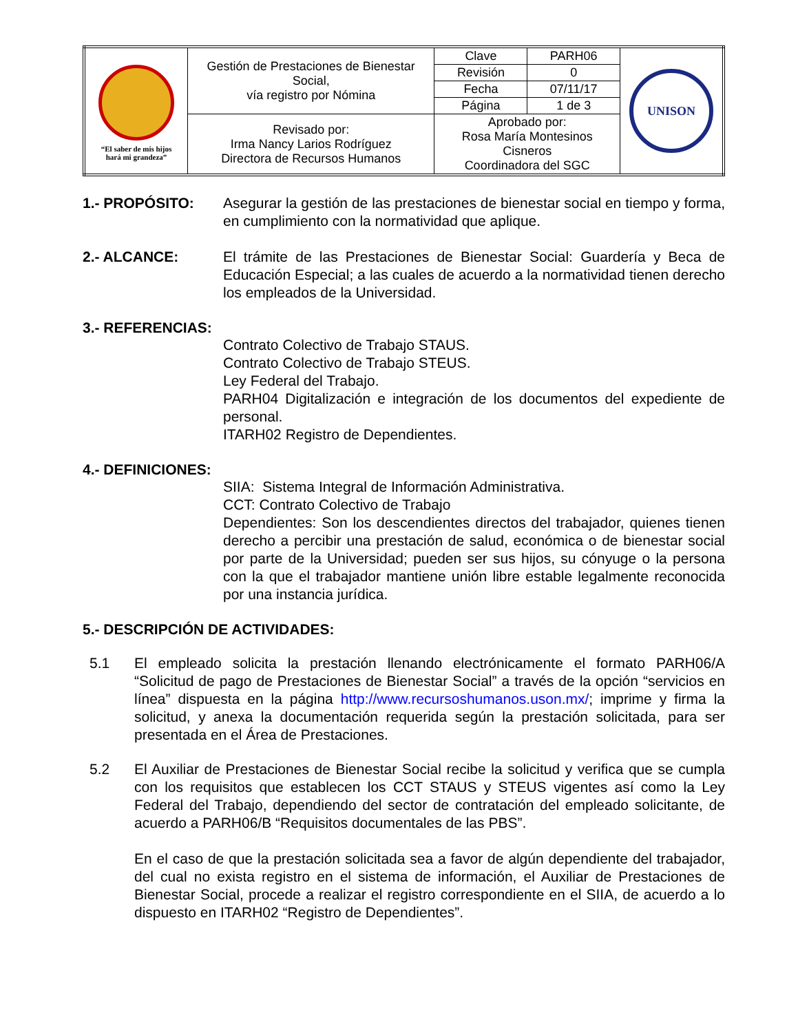| “El saber de mis hijos hará mi grandeza” | Gestión de Prestaciones de Bienestar Social, vía registro por Nómina | | Clave | PARH06 | UNISON |
| | | | Revisión | 0 | |
| | | | Fecha | 07/11/17 | |
| | | | Página | 1 de 3 | |
| | Revisado por: Irma Nancy Larios Rodríguez Directora de Recursos Humanos | Aprobado por: Rosa María Montesinos Cisneros Coordinadora del SGC | | | |
1.- PROPÓSITO:
Asegurar la gestión de las prestaciones de bienestar social en tiempo y forma, en cumplimiento con la normatividad que aplique.
2.- ALCANCE:
El trámite de las Prestaciones de Bienestar Social: Guardería y Beca de Educación Especial; a las cuales de acuerdo a la normatividad tienen derecho los empleados de la Universidad.
3.- REFERENCIAS:
Contrato Colectivo de Trabajo STAUS.
Contrato Colectivo de Trabajo STEUS.
Ley Federal del Trabajo.
PARH04 Digitalización e integración de los documentos del expediente de personal.
ITARH02 Registro de Dependientes.
4.- DEFINICIONES:
SIIA: Sistema Integral de Información Administrativa.
CCT: Contrato Colectivo de Trabajo
Dependientes: Son los descendientes directos del trabajador, quienes tienen derecho a percibir una prestación de salud, económica o de bienestar social por parte de la Universidad; pueden ser sus hijos, su cónyuge o la persona con la que el trabajador mantiene unión libre estable legalmente reconocida por una instancia jurídica.
5.- DESCRIPCIÓN DE ACTIVIDADES:
5.1
El empleado solicita la prestación llenando electrónicamente el formato PARH06/A “Solicitud de pago de Prestaciones de Bienestar Social” a través de la opción “servicios en línea” dispuesta en la página http://www.recursoshumanos.uson.mx/; imprime y firma la solicitud, y anexa la documentación requerida según la prestación solicitada, para ser presentada en el Área de Prestaciones.
5.2
El Auxiliar de Prestaciones de Bienestar Social recibe la solicitud y verifica que se cumpla con los requisitos que establecen los CCT STAUS y STEUS vigentes así como la Ley Federal del Trabajo, dependiendo del sector de contratación del empleado solicitante, de acuerdo a PARH06/B “Requisitos documentales de las PBS”.
En el caso de que la prestación solicitada sea a favor de algún dependiente del trabajador, del cual no exista registro en el sistema de información, el Auxiliar de Prestaciones de Bienestar Social, procede a realizar el registro correspondiente en el SIIA, de acuerdo a lo dispuesto en ITARH02 “Registro de Dependientes”.